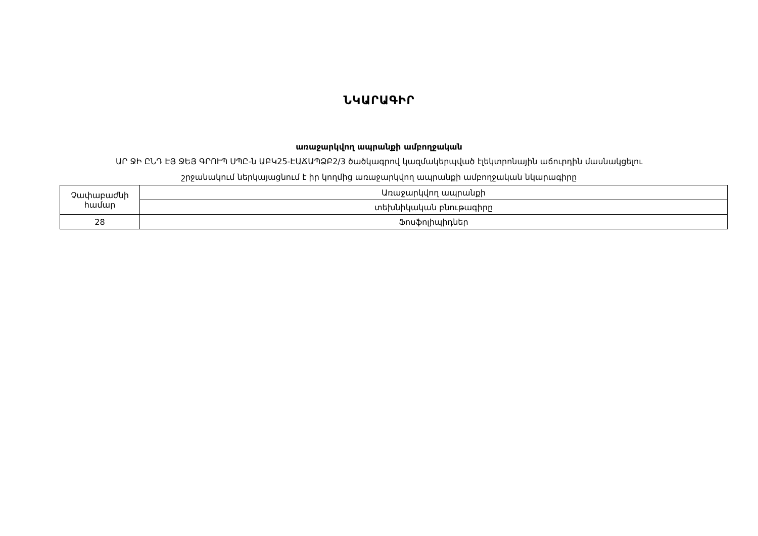ՆԿԱՐԱԳԻՐ
առաջարկվող ապրանքի ամբողջական
ԱՐ ՋԻ ԸՆԴ ԷՅ ՋԵՅ ԳՐՈՒՊ ՍՊԸ-ն ԱԲԿ25-ԷԱՃԱՊՁԲ2/3 ծածկագրով կազմակերպված էլեկտրոնային աճուրդին մասնակցելու
շրջանակում ներկայացնում է իր կողմից առաջարկվող ապրանքի ամբողջական նկարագիրը
| Չափաբաժնի համար | Առաջարկվող ապրանքի |
| | տեխնիկական բնութագիրը |
| 28 | Ֆոսֆոլիպիդներ |